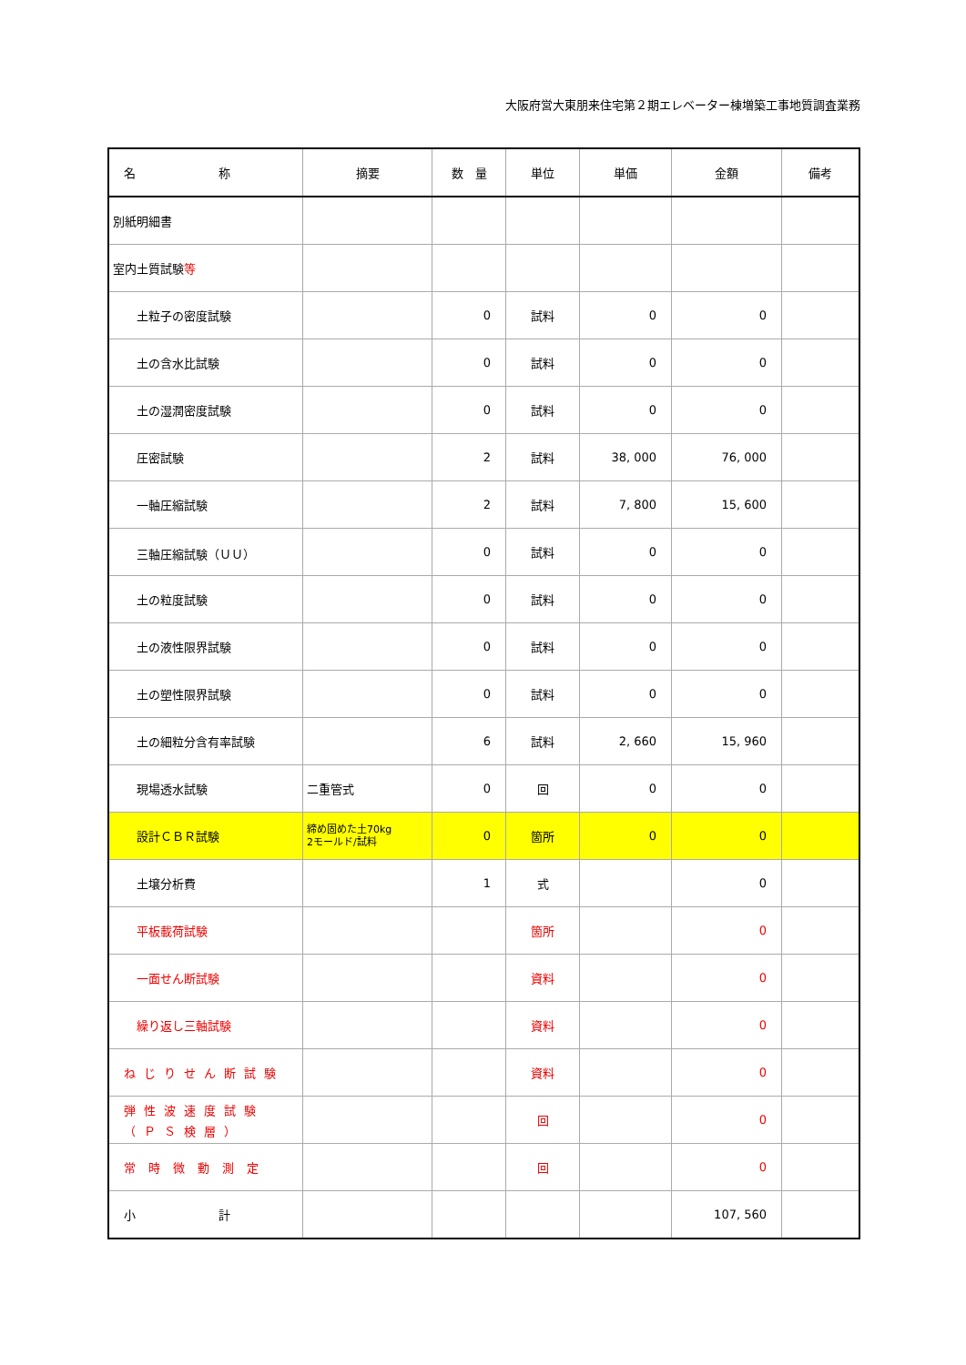大阪府営大東朋来住宅第２期エレベーター棟増築工事地質調査業務
| 名 称 | 摘要 | 数 量 | 単位 | 単価 | 金額 | 備考 |
| --- | --- | --- | --- | --- | --- | --- |
| 別紙明細書 | | | | | | |
| 室内土質試験 等 | | | | | | |
| 土粒子の密度試験 | | 0 | 試料 | 0 | 0 | |
| 土の含水比試験 | | 0 | 試料 | 0 | 0 | |
| 土の湿潤密度試験 | | 0 | 試料 | 0 | 0 | |
| 圧密試験 | | 2 | 試料 | 38, 000 | 76, 000 | |
| 一軸圧縮試験 | | 2 | 試料 | 7, 800 | 15, 600 | |
| 三軸圧縮試験（ＵＵ） | | 0 | 試料 | 0 | 0 | |
| 土の粒度試験 | | 0 | 試料 | 0 | 0 | |
| 土の液性限界試験 | | 0 | 試料 | 0 | 0 | |
| 土の塑性限界試験 | | 0 | 試料 | 0 | 0 | |
| 土の細粒分含有率試験 | | 6 | 試料 | 2, 660 | 15, 960 | |
| 現場透水試験 | 二重管式 | 0 | 回 | 0 | 0 | |
| 設計ＣＢＲ試験 | 締め固めた土70kg 2モールド/試料 | 0 | 箇所 | 0 | 0 | |
| 土壌分析費 | | 1 | 式 | | 0 | |
| 平板載荷試験 | | | 箇所 | | 0 | |
| 一面せん断試験 | | | 資料 | | 0 | |
| 繰り返し三軸試験 | | | 資料 | | 0 | |
| ねじりせん断試験 | | | 資料 | | 0 | |
| 弾性波速度試験 （ＰＳ検層） | | | 回 | | 0 | |
| 常時微動測定 | | | 回 | | 0 | |
| 小 計 | | | | | 107, 560 | |